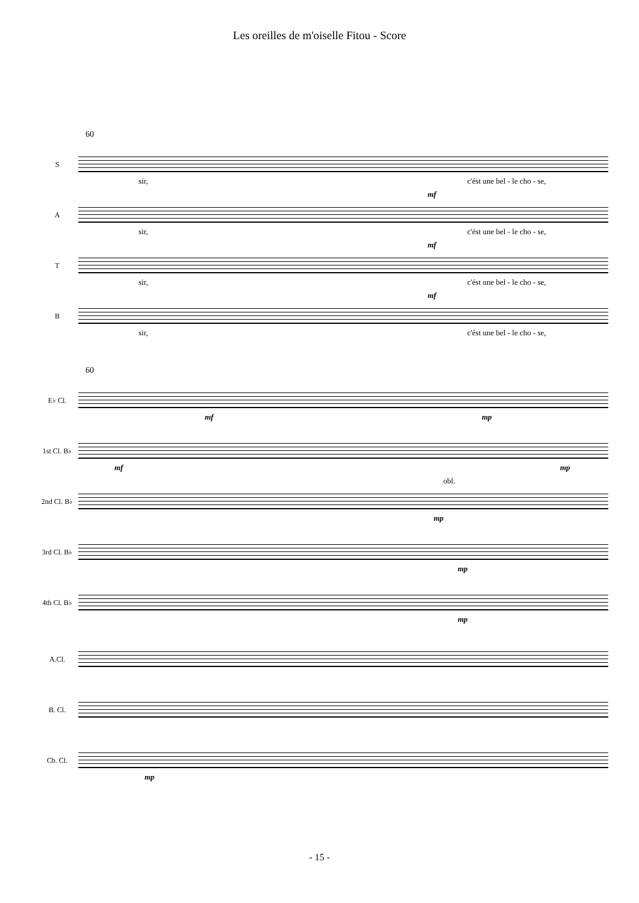Les oreilles de m'oiselle Fitou - Score
60
S
sir, c'ést une bel - le cho - se,
A
sir, c'ést une bel - le cho - se,
mf
T
sir, c'ést une bel - le cho - se,
mf
B
sir, c'ést une bel - le cho - se,
mf
60
E♭ Cl.
mf mp
1st Cl. B♭
mf mp
2nd Cl. B♭
obl.
mp
3rd Cl. B♭
mp
4th Cl. B♭
mp
A.Cl.
B. Cl.
Cb. Cl.
mp
- 15 -